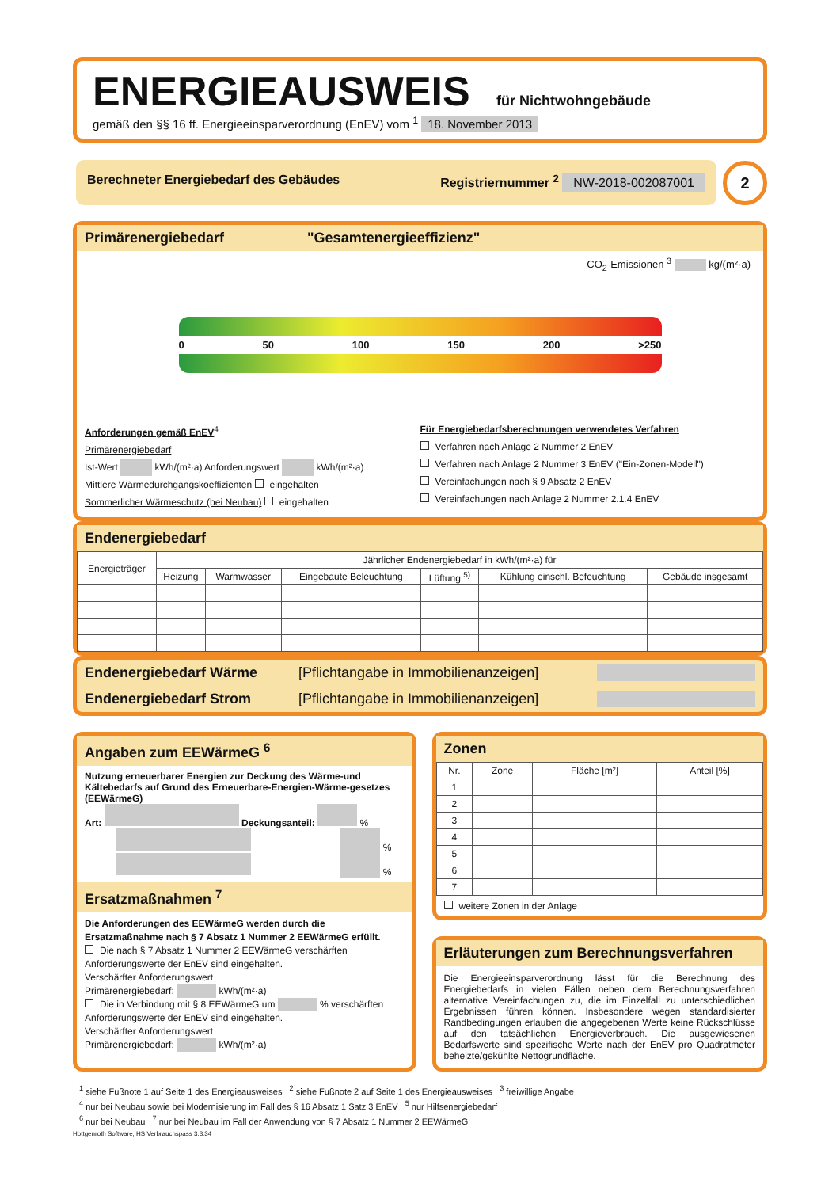ENERGIEAUSWEIS für Nichtwohngebäude
gemäß den §§ 16 ff. Energieeinsparverordnung (EnEV) vom <sup>1</sup> 18. November 2013
Berechneter Energiebedarf des Gebäudes Registriernummer <sup>2</sup> NW-2018-002087001
2
Primärenergiebedarf "Gesamtenergieeffizienz"
CO<sub>2</sub>-Emissionen <sup>3</sup> kg/(m²·a)
0 50 100 150 200 >250
Anforderungen gemäß EnEV<sup>4</sup>
Primärenergiebedarf
Ist-Wert kWh/(m²·a) Anforderungswert kWh/(m²·a)
Mittlere Wärmedurchgangskoeffizienten eingehalten
Sommerlicher Wärmeschutz (bei Neubau) eingehalten
Für Energiebedarfsberechnungen verwendetes Verfahren
Verfahren nach Anlage 2 Nummer 2 EnEV
Verfahren nach Anlage 2 Nummer 3 EnEV ("Ein-Zonen-Modell")
Vereinfachungen nach § 9 Absatz 2 EnEV
Vereinfachungen nach Anlage 2 Nummer 2.1.4 EnEV
Endenergiebedarf
| Energieträger | Jährlicher Endenergiebedarf in kWh/(m²·a) für | | | | | |
| --- | --- | --- | --- | --- | --- | --- |
| | Heizung | Warmwasser | Eingebaute Beleuchtung | Lüftung <sup>5)</sup> | Kühlung einschl. Befeuchtung | Gebäude insgesamt |
Endenergiebedarf Wärme [Pflichtangabe in Immobilienanzeigen]
Endenergiebedarf Strom [Pflichtangabe in Immobilienanzeigen]
Angaben zum EEWärmeG <sup>6</sup>
Nutzung erneuerbarer Energien zur Deckung des Wärme-und Kältebedarfs auf Grund des Erneuerbare-Energien-Wärme-gesetzes (EEWärmeG)
Art: Deckungsanteil: %
%
%
Ersatzmaßnahmen <sup>7</sup>
Die Anforderungen des EEWärmeG werden durch die Ersatzmaßnahme nach § 7 Absatz 1 Nummer 2 EEWärmeG erfüllt.
Die nach § 7 Absatz 1 Nummer 2 EEWärmeG verschärften Anforderungswerte der EnEV sind eingehalten.
Verschärfter Anforderungswert
Primärenergiebedarf: kWh/(m²·a)
Die in Verbindung mit § 8 EEWärmeG um % verschärften Anforderungswerte der EnEV sind eingehalten.
Verschärfter Anforderungswert
Primärenergiebedarf: kWh/(m²·a)
Zonen
| Nr. | Zone | Fläche [m²] | Anteil [%] |
| --- | --- | --- | --- |
| 1 | | | |
| 2 | | | |
| 3 | | | |
| 4 | | | |
| 5 | | | |
| 6 | | | |
| 7 | | | |
weitere Zonen in der Anlage
Erläuterungen zum Berechnungsverfahren
Die Energieeinsparverordnung lässt für die Berechnung des Energiebedarfs in vielen Fällen neben dem Berechnungsverfahren alternative Vereinfachungen zu, die im Einzelfall zu unterschiedlichen Ergebnissen führen können. Insbesondere wegen standardisierter Randbedingungen erlauben die angegebenen Werte keine Rückschlüsse auf den tatsächlichen Energieverbrauch. Die ausgewiesenen Bedarfswerte sind spezifische Werte nach der EnEV pro Quadratmeter beheizte/gekühlte Nettogrundfläche.
<sup>1</sup> siehe Fußnote 1 auf Seite 1 des Energieausweises <sup>2</sup> siehe Fußnote 2 auf Seite 1 des Energieausweises <sup>3</sup> freiwillige Angabe
<sup>4</sup> nur bei Neubau sowie bei Modernisierung im Fall des § 16 Absatz 1 Satz 3 EnEV <sup>5</sup> nur Hilfsenergiebedarf
<sup>6</sup> nur bei Neubau <sup>7</sup> nur bei Neubau im Fall der Anwendung von § 7 Absatz 1 Nummer 2 EEWärmeG
Hottgenroth Software, HS Verbrauchspass 3.3.34